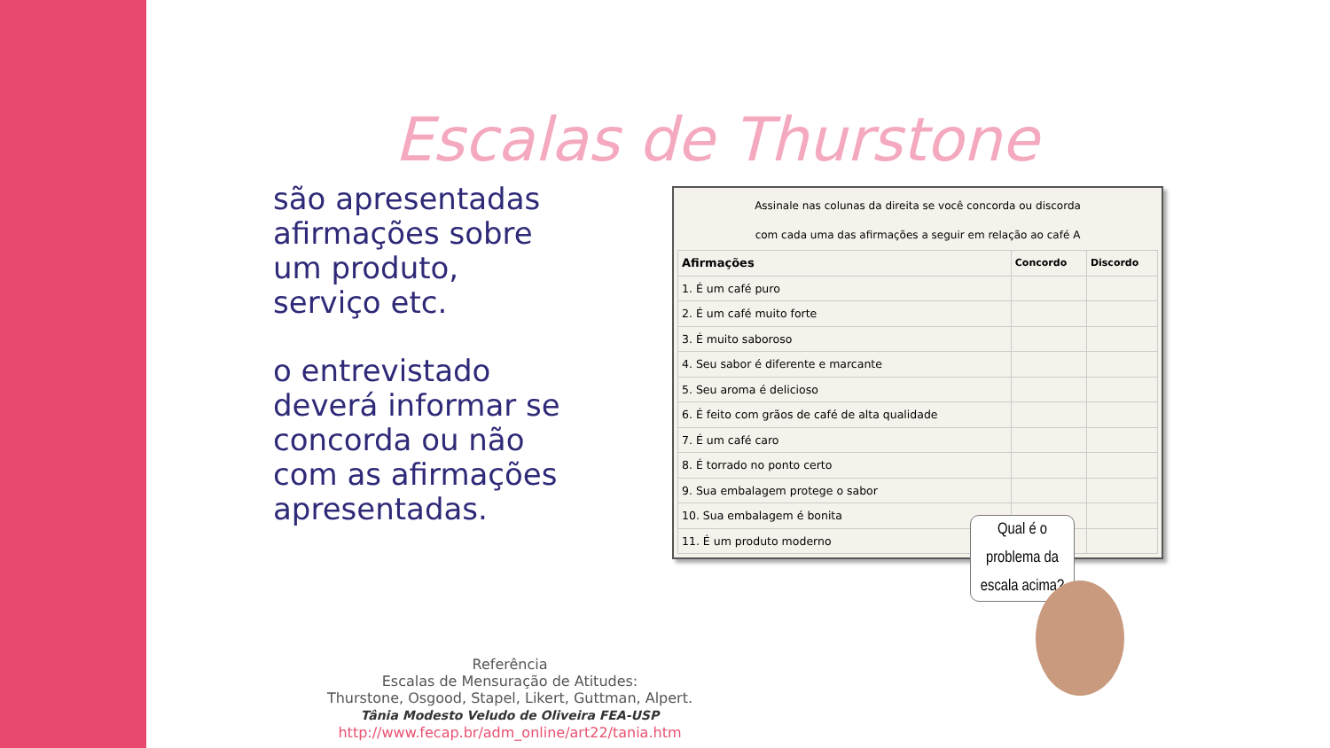Escalas de Thurstone
são apresentadas afirmações sobre um produto, serviço etc.
o entrevistado deverá informar se concorda ou não com as afirmações apresentadas.
Assinale nas colunas da direita se você concorda ou discorda
com cada uma das afirmações a seguir em relação ao café A
| Afirmações | Concordo | Discordo |
| --- | --- | --- |
| 1. É um café puro | | |
| 2. É um café muito forte | | |
| 3. É muito saboroso | | |
| 4. Seu sabor é diferente e marcante | | |
| 5. Seu aroma é delicioso | | |
| 6. É feito com grãos de café de alta qualidade | | |
| 7. É um café caro | | |
| 8. É torrado no ponto certo | | |
| 9. Sua embalagem protege o sabor | | |
| 10. Sua embalagem é bonita | | |
| 11. É um produto moderno | | |
Qual é o problema da escala acima?
Referência
Escalas de Mensuração de Atitudes:
Thurstone, Osgood, Stapel, Likert, Guttman, Alpert.
Tânia Modesto Veludo de Oliveira FEA-USP
http://www.fecap.br/adm_online/art22/tania.htm